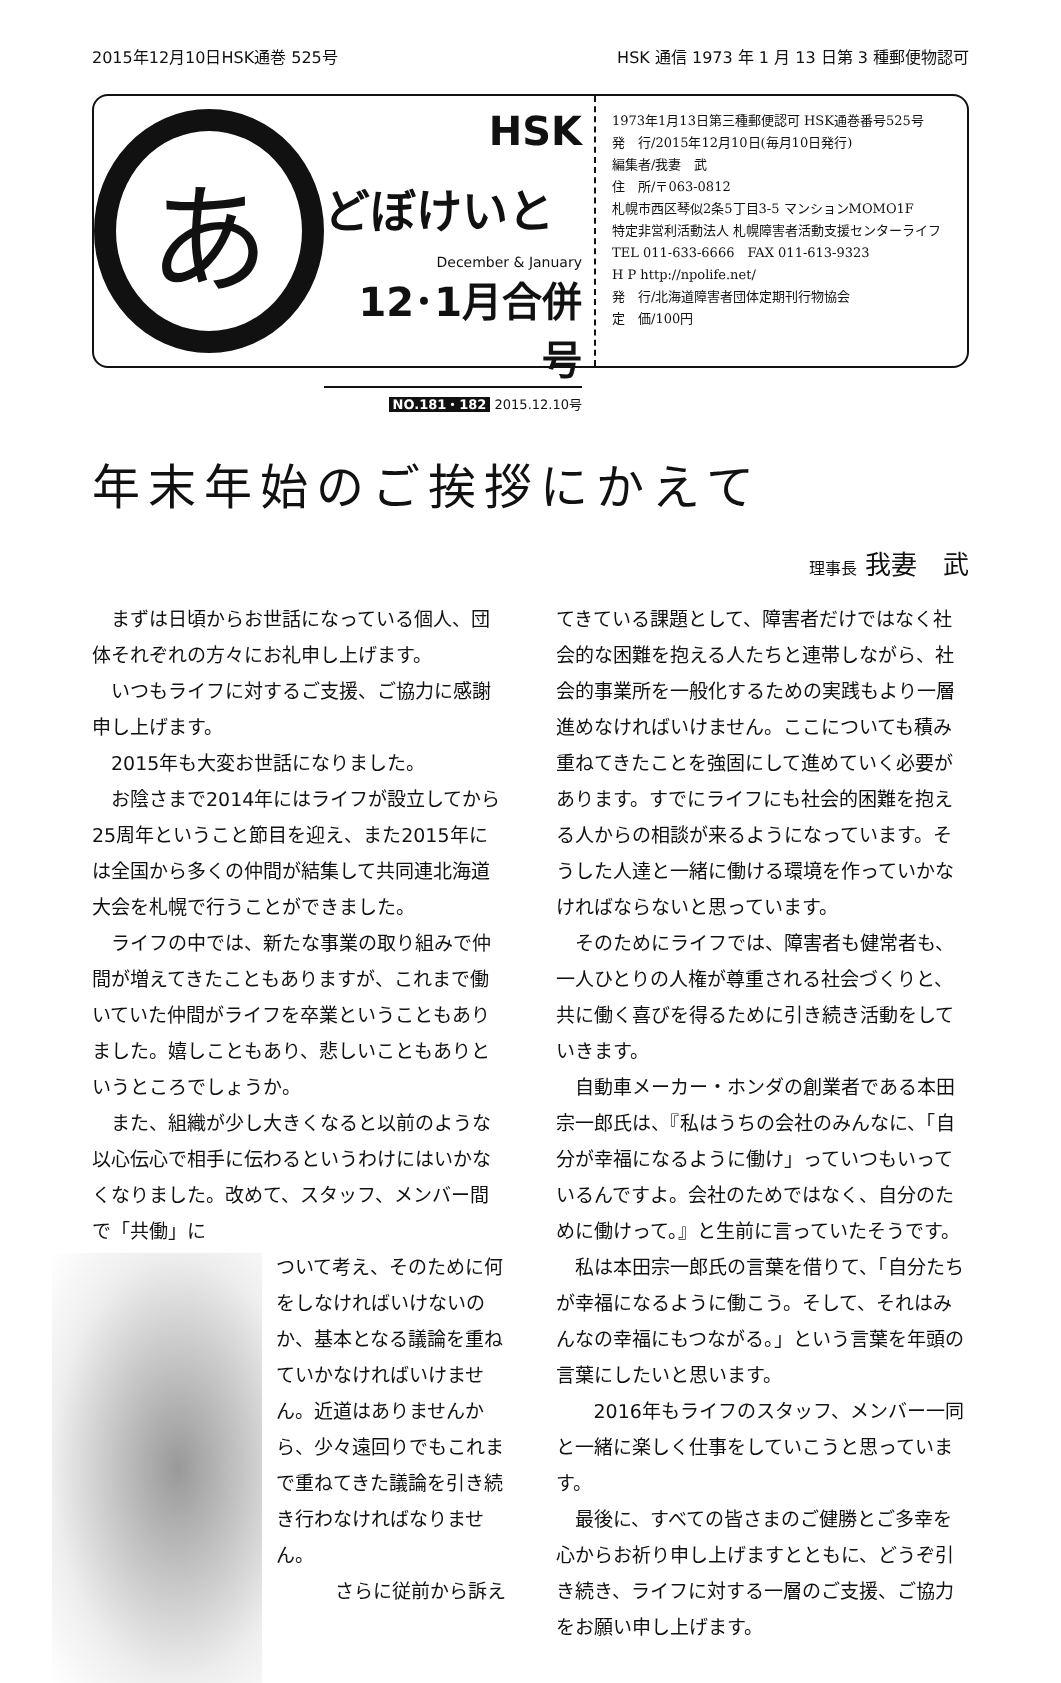2015年12月10日HSK通巻 525号 HSK 通信 1973 年 1 月 13 日第 3 種郵便物認可
あ
HSK
どぼけいと
December & January
12･1月合併号
NO.181・182 2015.12.10号
1973年1月13日第三種郵便認可 HSK通巻番号525号
発　行/2015年12月10日(毎月10日発行)
編集者/我妻　武
住　所/〒063-0812
札幌市西区琴似2条5丁目3-5 マンションMOMO1F
特定非営利活動法人 札幌障害者活動支援センターライフ
TEL 011-633-6666　FAX 011-613-9323
H P http://npolife.net/
発　行/北海道障害者団体定期刊行物協会
定　価/100円
年末年始のご挨拶にかえて
理事長 我妻　武
まずは日頃からお世話になっている個人、団体それぞれの方々にお礼申し上げます。
いつもライフに対するご支援、ご協力に感謝申し上げます。
2015年も大変お世話になりました。
お陰さまで2014年にはライフが設立してから25周年ということ節目を迎え、また2015年には全国から多くの仲間が結集して共同連北海道大会を札幌で行うことができました。
ライフの中では、新たな事業の取り組みで仲間が増えてきたこともありますが、これまで働いていた仲間がライフを卒業ということもありました。嬉しこともあり、悲しいこともありというところでしょうか。
また、組織が少し大きくなると以前のような以心伝心で相手に伝わるというわけにはいかなくなりました。改めて、スタッフ、メンバー間で「共働」に
ついて考え、そのために何をしなければいけないのか、基本となる議論を重ねていかなければいけません。近道はありませんから、少々遠回りでもこれまで重ねてきた議論を引き続き行わなければなりません。
さらに従前から訴え
てきている課題として、障害者だけではなく社会的な困難を抱える人たちと連帯しながら、社会的事業所を一般化するための実践もより一層進めなければいけません。ここについても積み重ねてきたことを強固にして進めていく必要があります。すでにライフにも社会的困難を抱える人からの相談が来るようになっています。そうした人達と一緒に働ける環境を作っていかなければならないと思っています。
そのためにライフでは、障害者も健常者も、一人ひとりの人権が尊重される社会づくりと、共に働く喜びを得るために引き続き活動をしていきます。
自動車メーカー・ホンダの創業者である本田宗一郎氏は、『私はうちの会社のみんなに、「自分が幸福になるように働け」っていつもいっているんですよ。会社のためではなく、自分のために働けって。』と生前に言っていたそうです。
私は本田宗一郎氏の言葉を借りて、「自分たちが幸福になるように働こう。そして、それはみんなの幸福にもつながる。」という言葉を年頭の言葉にしたいと思います。
　2016年もライフのスタッフ、メンバー一同と一緒に楽しく仕事をしていこうと思っています。
最後に、すべての皆さまのご健勝とご多幸を心からお祈り申し上げますとともに、どうぞ引き続き、ライフに対する一層のご支援、ご協力をお願い申し上げます。